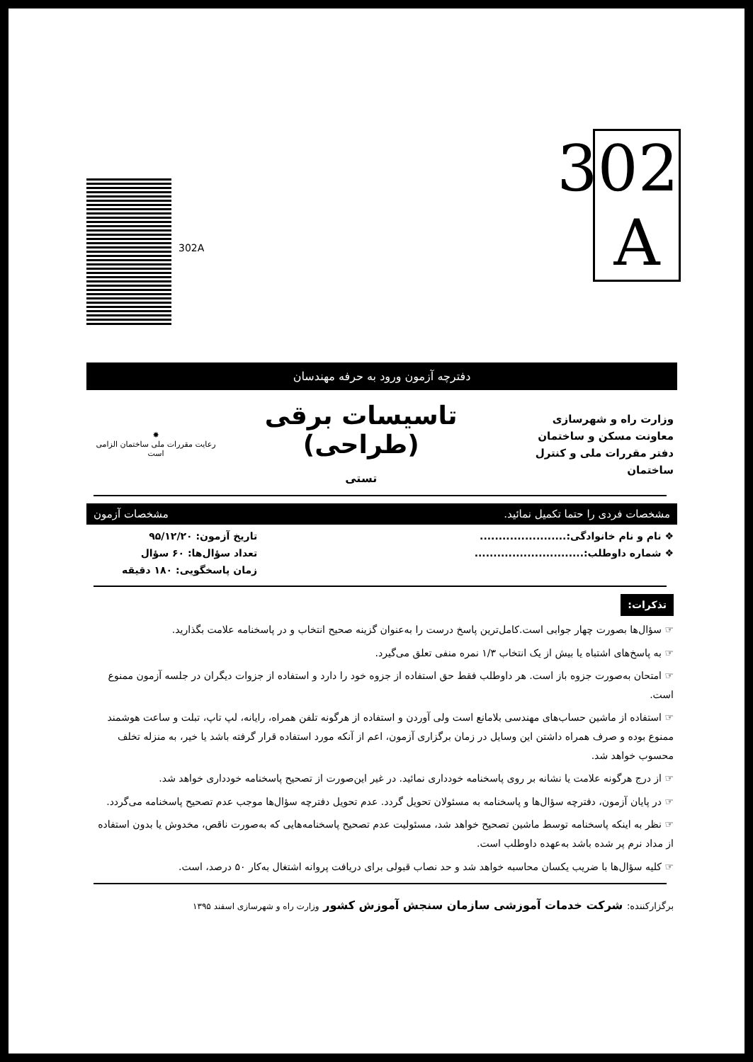302
A
302A
دفترچه آزمون ورود به حرفه مهندسان
وزارت راه و شهرسازی
معاونت مسکن و ساختمان
دفتر مقررات ملی و کنترل ساختمان
تاسیسات برقی (طراحی)
تستی
✸
رعایت مقررات ملی ساختمان الزامی است
مشخصات فردی را حتما تکمیل نمائید. مشخصات آزمون
❖ نام و نام خانوادگی:.......................
❖ شماره داوطلب:.............................
تاریخ آزمون: ۹۵/۱۲/۲۰
تعداد سؤال‌ها: ۶۰ سؤال
زمان پاسخگویی: ۱۸۰ دقیقه
تذکرات:
☞ سؤال‌ها بصورت چهار جوابی است.کامل‌ترین پاسخ درست را به‌عنوان گزینه صحیح انتخاب و در پاسخنامه علامت بگذارید.
☞ به پاسخ‌های اشتباه یا بیش از یک انتخاب ۱/۳ نمره منفی تعلق می‌گیرد.
☞ امتحان به‌صورت جزوه باز است. هر داوطلب فقط حق استفاده از جزوه خود را دارد و استفاده از جزوات دیگران در جلسه آزمون ممنوع است.
☞ استفاده از ماشین حساب‌های مهندسی بلامانع است ولی آوردن و استفاده از هرگونه تلفن همراه، رایانه، لپ تاپ، تبلت و ساعت هوشمند ممنوع بوده و صرف همراه داشتن این وسایل در زمان برگزاری آزمون، اعم از آنکه مورد استفاده قرار گرفته باشد یا خیر، به منزله تخلف محسوب خواهد شد.
☞ از درج هرگونه علامت یا نشانه بر روی پاسخنامه خودداری نمائید. در غیر این‌صورت از تصحیح پاسخنامه خودداری خواهد شد.
☞ در پایان آزمون، دفترچه سؤال‌ها و پاسخنامه به مسئولان تحویل گردد. عدم تحویل دفترچه سؤال‌ها موجب عدم تصحیح پاسخنامه می‌گردد.
☞ نظر به اینکه پاسخنامه توسط ماشین تصحیح خواهد شد، مسئولیت عدم تصحیح پاسخنامه‌هایی که به‌صورت ناقص، مخدوش یا بدون استفاده از مداد نرم پر شده باشد به‌عهده داوطلب است.
☞ کلیه سؤال‌ها با ضریب یکسان محاسبه خواهد شد و حد نصاب قبولی برای دریافت پروانه اشتغال به‌کار ۵۰ درصد، است.
برگزارکننده: شرکت خدمات آموزشی سازمان سنجش آموزش کشور وزارت راه و شهرسازی اسفند ۱۳۹۵